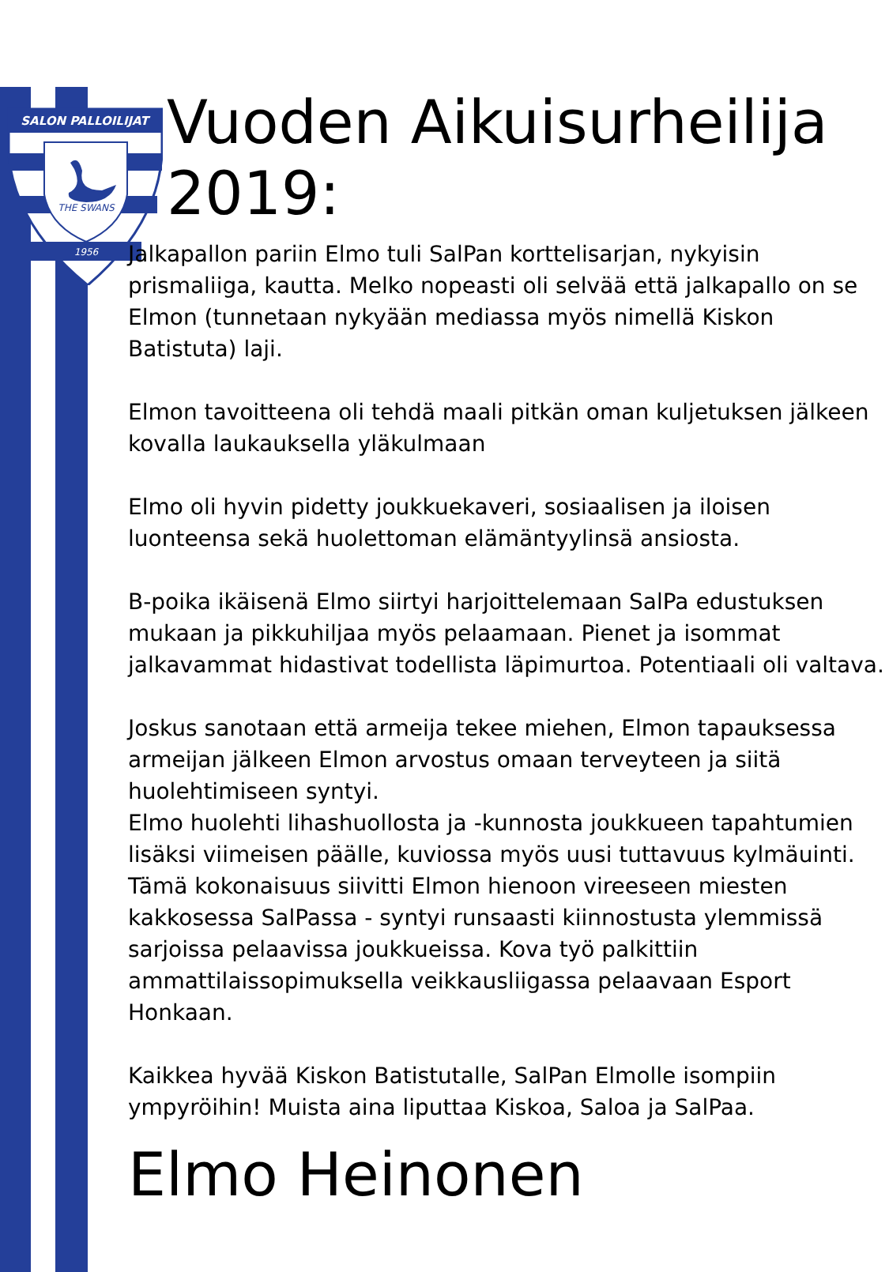SALON PALLOILIJAT
THE SWANS
1956
Vuoden Aikuisurheilija 2019:
Jalkapallon pariin Elmo tuli SalPan korttelisarjan, nykyisin prismaliiga, kautta. Melko nopeasti oli selvää että jalkapallo on se Elmon (tunnetaan nykyään mediassa myös nimellä Kiskon Batistuta) laji.
Elmon tavoitteena oli tehdä maali pitkän oman kuljetuksen jälkeen kovalla laukauksella yläkulmaan
Elmo oli hyvin pidetty joukkuekaveri, sosiaalisen ja iloisen luonteensa sekä huolettoman elämäntyylinsä ansiosta.
B-poika ikäisenä Elmo siirtyi harjoittelemaan SalPa edustuksen mukaan ja pikkuhiljaa myös pelaamaan. Pienet ja isommat jalkavammat hidastivat todellista läpimurtoa. Potentiaali oli valtava.
Joskus sanotaan että armeija tekee miehen, Elmon tapauksessa armeijan jälkeen Elmon arvostus omaan terveyteen ja siitä huolehtimiseen syntyi.
Elmo huolehti lihashuollosta ja -kunnosta joukkueen tapahtumien lisäksi viimeisen päälle, kuviossa myös uusi tuttavuus kylmäuinti. Tämä kokonaisuus siivitti Elmon hienoon vireeseen miesten kakkosessa SalPassa - syntyi runsaasti kiinnostusta ylemmissä sarjoissa pelaavissa joukkueissa. Kova työ palkittiin ammattilaissopimuksella veikkausliigassa pelaavaan Esport Honkaan.
Kaikkea hyvää Kiskon Batistutalle, SalPan Elmolle isompiin ympyröihin! Muista aina liputtaa Kiskoa, Saloa ja SalPaa.
Elmo Heinonen